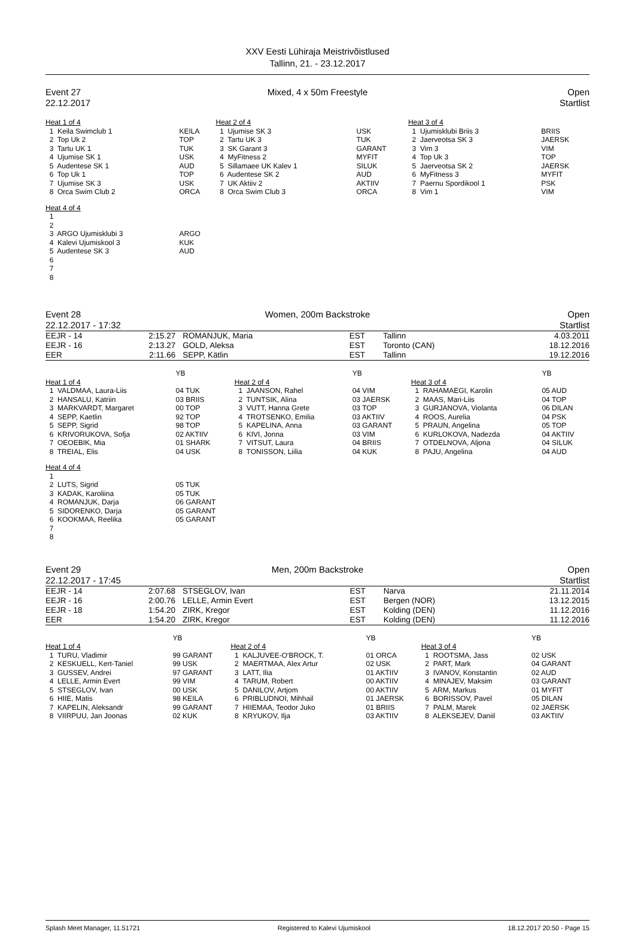XXV Eesti Lühiraja Meistrivõistlused
Tallinn, 21. - 23.12.2017
Event 27
22.12.2017
Mixed, 4 x 50m Freestyle Open
Startlist
| Heat 1 of 4 | | Heat 2 of 4 | | Heat 3 of 4 | |
| 1 Keila Swimclub 1 | KEILA | 1 Ujumise SK 3 | USK | 1 Ujumisklubi Briis 3 | BRIIS |
| 2 Top Uk 2 | TOP | 2 Tartu UK 3 | TUK | 2 Jaerveotsa SK 3 | JAERSK |
| 3 Tartu UK 1 | TUK | 3 SK Garant 3 | GARANT | 3 Vim 3 | VIM |
| 4 Ujumise SK 1 | USK | 4 MyFitness 2 | MYFIT | 4 Top Uk 3 | TOP |
| 5 Audentese SK 1 | AUD | 5 Sillamaee UK Kalev 1 | SILUK | 5 Jaerveotsa SK 2 | JAERSK |
| 6 Top Uk 1 | TOP | 6 Audentese SK 2 | AUD | 6 MyFitness 3 | MYFIT |
| 7 Ujumise SK 3 | USK | 7 UK Aktiiv 2 | AKTIIV | 7 Paernu Spordikool 1 | PSK |
| 8 Orca Swim Club 2 | ORCA | 8 Orca Swim Club 3 | ORCA | 8 Vim 1 | VIM |
| Heat 4 of 4 | | | | | |
| 1 | | | | | |
| 2 | | | | | |
| 3 ARGO Ujumisklubi 3 | ARGO | | | | |
| 4 Kalevi Ujumiskool 3 | KUK | | | | |
| 5 Audentese SK 3 | AUD | | | | |
| 6 | | | | | |
| 7 | | | | | |
| 8 | | | | | |
Event 28 Women, 200m Backstroke Open
22.12.2017 - 17:32 Startlist
| EEJR - 14 | 2:15.27 | ROMANJUK, Maria | EST | Tallinn | 4.03.2011 |
| EEJR - 16 | 2:13.27 | GOLD, Aleksa | EST | Toronto (CAN) | 18.12.2016 |
| EER | 2:11.66 | SEPP, Kätlin | EST | Tallinn | 19.12.2016 |
| | YB | | YB | | YB |
| Heat 1 of 4 | | Heat 2 of 4 | | Heat 3 of 4 | |
| 1 VALDMAA, Laura-Liis | 04 TUK | 1 JAANSON, Rahel | 04 VIM | 1 RAHAMAEGI, Karolin | 05 AUD |
| 2 HANSALU, Katriin | 03 BRIIS | 2 TUNTSIK, Alina | 03 JAERSK | 2 MAAS, Mari-Liis | 04 TOP |
| 3 MARKVARDT, Margaret | 00 TOP | 3 VUTT, Hanna Grete | 03 TOP | 3 GURJANOVA, Violanta | 06 DILAN |
| 4 SEPP, Kaetlin | 92 TOP | 4 TROTSENKO, Emilia | 03 AKTIIV | 4 ROOS, Aurelia | 04 PSK |
| 5 SEPP, Sigrid | 98 TOP | 5 KAPELINA, Anna | 03 GARANT | 5 PRAUN, Angelina | 05 TOP |
| 6 KRIVORUKOVA, Sofja | 02 AKTIIV | 6 KIVI, Jonna | 03 VIM | 6 KURLOKOVA, Nadezda | 04 AKTIIV |
| 7 OEOEBIK, Mia | 01 SHARK | 7 VITSUT, Laura | 04 BRIIS | 7 OTDELNOVA, Aljona | 04 SILUK |
| 8 TREIAL, Elis | 04 USK | 8 TONISSON, Liilia | 04 KUK | 8 PAJU, Angelina | 04 AUD |
| Heat 4 of 4 | | | | | |
| 1 | | | | | |
| 2 LUTS, Sigrid | 05 TUK | | | | |
| 3 KADAK, Karoliina | 05 TUK | | | | |
| 4 ROMANJUK, Darja | 06 GARANT | | | | |
| 5 SIDORENKO, Darja | 05 GARANT | | | | |
| 6 KOOKMAA, Reelika | 05 GARANT | | | | |
| 7 | | | | | |
| 8 | | | | | |
Event 29 Men, 200m Backstroke Open
22.12.2017 - 17:45 Startlist
| EEJR - 14 | 2:07.68 | STSEGLOV, Ivan | EST | Narva | 21.11.2014 |
| EEJR - 16 | 2:00.76 | LELLE, Armin Evert | EST | Bergen (NOR) | 13.12.2015 |
| EEJR - 18 | 1:54.20 | ZIRK, Kregor | EST | Kolding (DEN) | 11.12.2016 |
| EER | 1:54.20 | ZIRK, Kregor | EST | Kolding (DEN) | 11.12.2016 |
| | YB | | YB | | YB |
| Heat 1 of 4 | | Heat 2 of 4 | | Heat 3 of 4 | |
| 1 TURU, Vladimir | 99 GARANT | 1 KALJUVEE-O'BROCK, T. | 01 ORCA | 1 ROOTSMA, Jass | 02 USK |
| 2 KESKUELL, Kert-Taniel | 99 USK | 2 MAERTMAA, Alex Artur | 02 USK | 2 PART, Mark | 04 GARANT |
| 3 GUSSEV, Andrei | 97 GARANT | 3 LATT, Ilia | 01 AKTIIV | 3 IVANOV, Konstantin | 02 AUD |
| 4 LELLE, Armin Evert | 99 VIM | 4 TARUM, Robert | 00 AKTIIV | 4 MINAJEV, Maksim | 03 GARANT |
| 5 STSEGLOV, Ivan | 00 USK | 5 DANILOV, Artjom | 00 AKTIIV | 5 ARM, Markus | 01 MYFIT |
| 6 HIIE, Matis | 98 KEILA | 6 PRIBLUDNOI, Mihhail | 01 JAERSK | 6 BORISSOV, Pavel | 05 DILAN |
| 7 KAPELIN, Aleksandr | 99 GARANT | 7 HIIEMAA, Teodor Juko | 01 BRIIS | 7 PALM, Marek | 02 JAERSK |
| 8 VIIRPUU, Jan Joonas | 02 KUK | 8 KRYUKOV, Ilja | 03 AKTIIV | 8 ALEKSEJEV, Daniil | 03 AKTIIV |
Splash Meet Manager, 11.51721 Registered to Kalevi Ujumiskool 18.12.2017 20:50 - Page 15